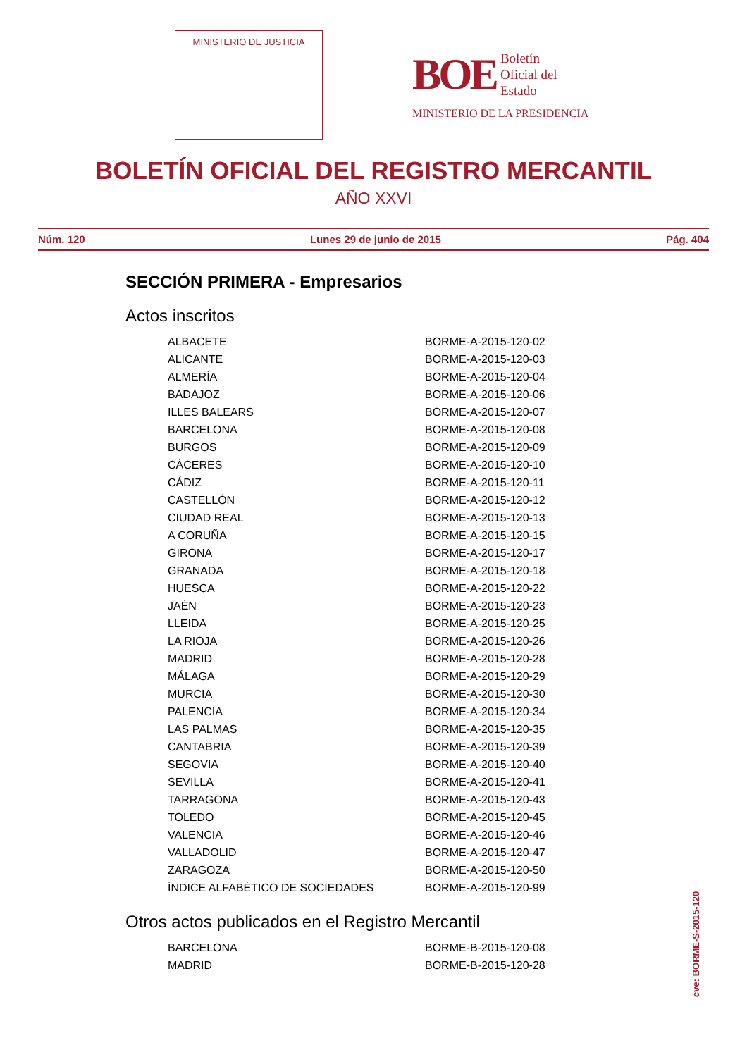MINISTERIO DE JUSTICIA
BOE Boletín
Oficial del
Estado
MINISTERIO DE LA PRESIDENCIA
BOLETÍN OFICIAL DEL REGISTRO MERCANTIL
AÑO XXVI
Núm. 120 Lunes 29 de junio de 2015 Pág. 404
SECCIÓN PRIMERA - Empresarios
Actos inscritos
| ALBACETE | BORME-A-2015-120-02 |
| ALICANTE | BORME-A-2015-120-03 |
| ALMERÍA | BORME-A-2015-120-04 |
| BADAJOZ | BORME-A-2015-120-06 |
| ILLES BALEARS | BORME-A-2015-120-07 |
| BARCELONA | BORME-A-2015-120-08 |
| BURGOS | BORME-A-2015-120-09 |
| CÁCERES | BORME-A-2015-120-10 |
| CÁDIZ | BORME-A-2015-120-11 |
| CASTELLÓN | BORME-A-2015-120-12 |
| CIUDAD REAL | BORME-A-2015-120-13 |
| A CORUÑA | BORME-A-2015-120-15 |
| GIRONA | BORME-A-2015-120-17 |
| GRANADA | BORME-A-2015-120-18 |
| HUESCA | BORME-A-2015-120-22 |
| JAÉN | BORME-A-2015-120-23 |
| LLEIDA | BORME-A-2015-120-25 |
| LA RIOJA | BORME-A-2015-120-26 |
| MADRID | BORME-A-2015-120-28 |
| MÁLAGA | BORME-A-2015-120-29 |
| MURCIA | BORME-A-2015-120-30 |
| PALENCIA | BORME-A-2015-120-34 |
| LAS PALMAS | BORME-A-2015-120-35 |
| CANTABRIA | BORME-A-2015-120-39 |
| SEGOVIA | BORME-A-2015-120-40 |
| SEVILLA | BORME-A-2015-120-41 |
| TARRAGONA | BORME-A-2015-120-43 |
| TOLEDO | BORME-A-2015-120-45 |
| VALENCIA | BORME-A-2015-120-46 |
| VALLADOLID | BORME-A-2015-120-47 |
| ZARAGOZA | BORME-A-2015-120-50 |
| ÍNDICE ALFABÉTICO DE SOCIEDADES | BORME-A-2015-120-99 |
Otros actos publicados en el Registro Mercantil
| BARCELONA | BORME-B-2015-120-08 |
| MADRID | BORME-B-2015-120-28 |
cve: BORME-S-2015-120